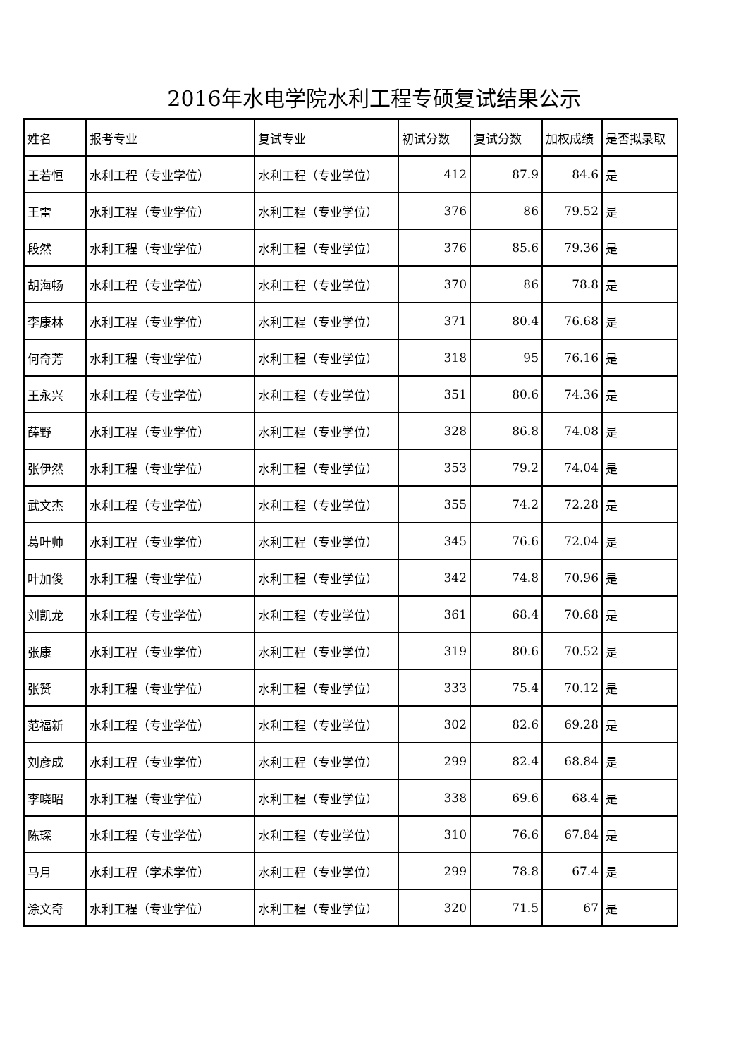2016年水电学院水利工程专硕复试结果公示
| 姓名 | 报考专业 | 复试专业 | 初试分数 | 复试分数 | 加权成绩 | 是否拟录取 |
| --- | --- | --- | --- | --- | --- | --- |
| 王若恒 | 水利工程（专业学位） | 水利工程（专业学位） | 412 | 87.9 | 84.6 | 是 |
| 王雷 | 水利工程（专业学位） | 水利工程（专业学位） | 376 | 86 | 79.52 | 是 |
| 段然 | 水利工程（专业学位） | 水利工程（专业学位） | 376 | 85.6 | 79.36 | 是 |
| 胡海畅 | 水利工程（专业学位） | 水利工程（专业学位） | 370 | 86 | 78.8 | 是 |
| 李康林 | 水利工程（专业学位） | 水利工程（专业学位） | 371 | 80.4 | 76.68 | 是 |
| 何奇芳 | 水利工程（专业学位） | 水利工程（专业学位） | 318 | 95 | 76.16 | 是 |
| 王永兴 | 水利工程（专业学位） | 水利工程（专业学位） | 351 | 80.6 | 74.36 | 是 |
| 薛野 | 水利工程（专业学位） | 水利工程（专业学位） | 328 | 86.8 | 74.08 | 是 |
| 张伊然 | 水利工程（专业学位） | 水利工程（专业学位） | 353 | 79.2 | 74.04 | 是 |
| 武文杰 | 水利工程（专业学位） | 水利工程（专业学位） | 355 | 74.2 | 72.28 | 是 |
| 葛叶帅 | 水利工程（专业学位） | 水利工程（专业学位） | 345 | 76.6 | 72.04 | 是 |
| 叶加俊 | 水利工程（专业学位） | 水利工程（专业学位） | 342 | 74.8 | 70.96 | 是 |
| 刘凯龙 | 水利工程（专业学位） | 水利工程（专业学位） | 361 | 68.4 | 70.68 | 是 |
| 张康 | 水利工程（专业学位） | 水利工程（专业学位） | 319 | 80.6 | 70.52 | 是 |
| 张赞 | 水利工程（专业学位） | 水利工程（专业学位） | 333 | 75.4 | 70.12 | 是 |
| 范福新 | 水利工程（专业学位） | 水利工程（专业学位） | 302 | 82.6 | 69.28 | 是 |
| 刘彦成 | 水利工程（专业学位） | 水利工程（专业学位） | 299 | 82.4 | 68.84 | 是 |
| 李晓昭 | 水利工程（专业学位） | 水利工程（专业学位） | 338 | 69.6 | 68.4 | 是 |
| 陈琛 | 水利工程（专业学位） | 水利工程（专业学位） | 310 | 76.6 | 67.84 | 是 |
| 马月 | 水利工程（学术学位） | 水利工程（专业学位） | 299 | 78.8 | 67.4 | 是 |
| 涂文奇 | 水利工程（专业学位） | 水利工程（专业学位） | 320 | 71.5 | 67 | 是 |